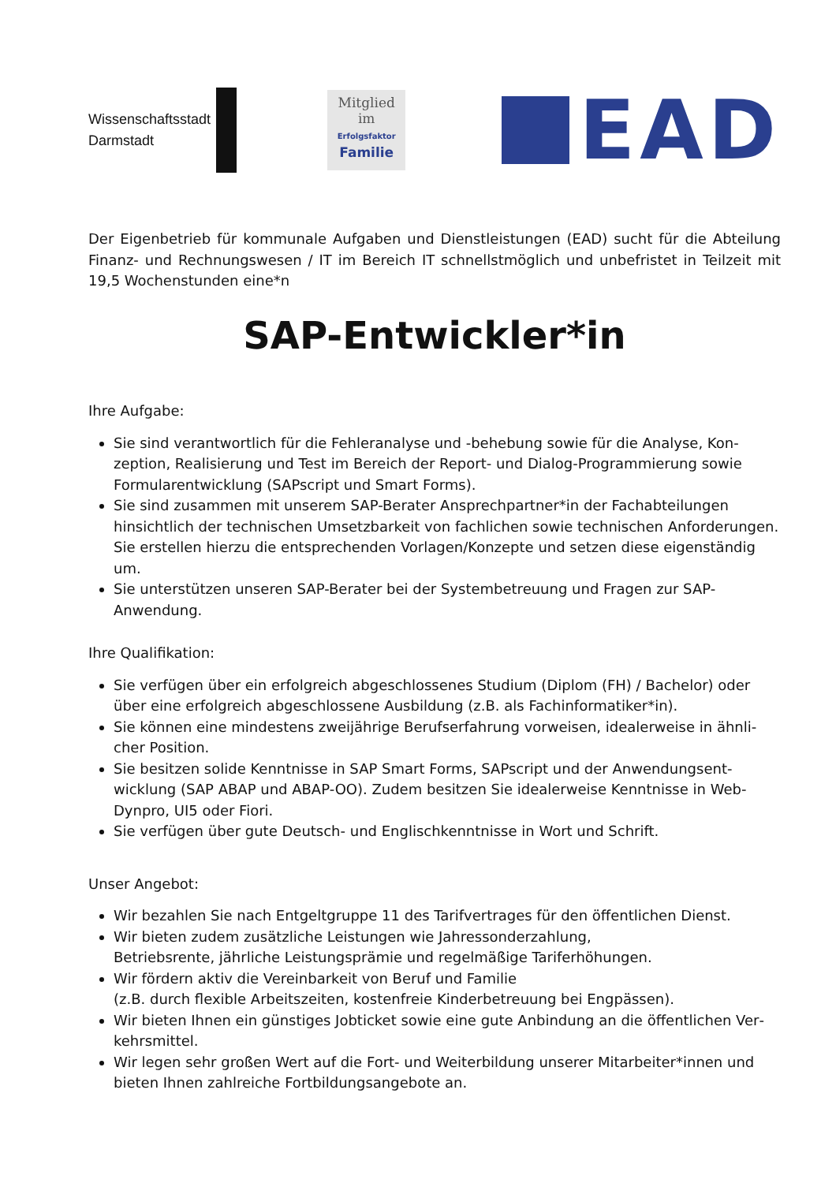Wissenschaftsstadt
Darmstadt
Mitglied
im
Erfolgsfaktor
Familie
EAD
Der Eigenbetrieb für kommunale Aufgaben und Dienstleistungen (EAD) sucht für die Abteilung Finanz- und Rechnungswesen / IT im Bereich IT schnellstmöglich und unbefristet in Teilzeit mit 19,5 Wochenstunden eine*n
SAP-Entwickler*in
Ihre Aufgabe:
Sie sind verantwortlich für die Fehleranalyse und -behebung sowie für die Analyse, Kon­zeption, Realisierung und Test im Bereich der Report- und Dialog-Programmierung sowie Formularentwicklung (SAPscript und Smart Forms).
Sie sind zusammen mit unserem SAP-Berater Ansprechpartner*in der Fachabteilungen hinsichtlich der technischen Umsetzbarkeit von fachlichen sowie technischen Anforderun­gen. Sie erstellen hierzu die entsprechenden Vorlagen/Konzepte und setzen diese eigen­ständig um.
Sie unterstützen unseren SAP-Berater bei der Systembetreuung und Fragen zur SAP-Anwendung.
Ihre Qualifikation:
Sie verfügen über ein erfolgreich abgeschlossenes Studium (Diplom (FH) / Bachelor) oder über eine erfolgreich abgeschlossene Ausbildung (z.B. als Fachinformatiker*in).
Sie können eine mindestens zweijährige Berufserfahrung vorweisen, idealerweise in ähnli­cher Position.
Sie besitzen solide Kenntnisse in SAP Smart Forms, SAPscript und der Anwendungsent­wicklung (SAP ABAP und ABAP-OO). Zudem besitzen Sie idealerweise Kenntnisse in Web-Dynpro, UI5 oder Fiori.
Sie verfügen über gute Deutsch- und Englischkenntnisse in Wort und Schrift.
Unser Angebot:
Wir bezahlen Sie nach Entgeltgruppe 11 des Tarifvertrages für den öffentlichen Dienst.
Wir bieten zudem zusätzliche Leistungen wie Jahressonderzahlung,
Betriebsrente, jährliche Leistungsprämie und regelmäßige Tariferhöhungen.
Wir fördern aktiv die Vereinbarkeit von Beruf und Familie
(z.B. durch flexible Arbeitszeiten, kostenfreie Kinderbetreuung bei Engpässen).
Wir bieten Ihnen ein günstiges Jobticket sowie eine gute Anbindung an die öffentlichen Ver­kehrsmittel.
Wir legen sehr großen Wert auf die Fort- und Weiterbildung unserer Mitarbeiter*innen und bieten Ihnen zahlreiche Fortbildungsangebote an.